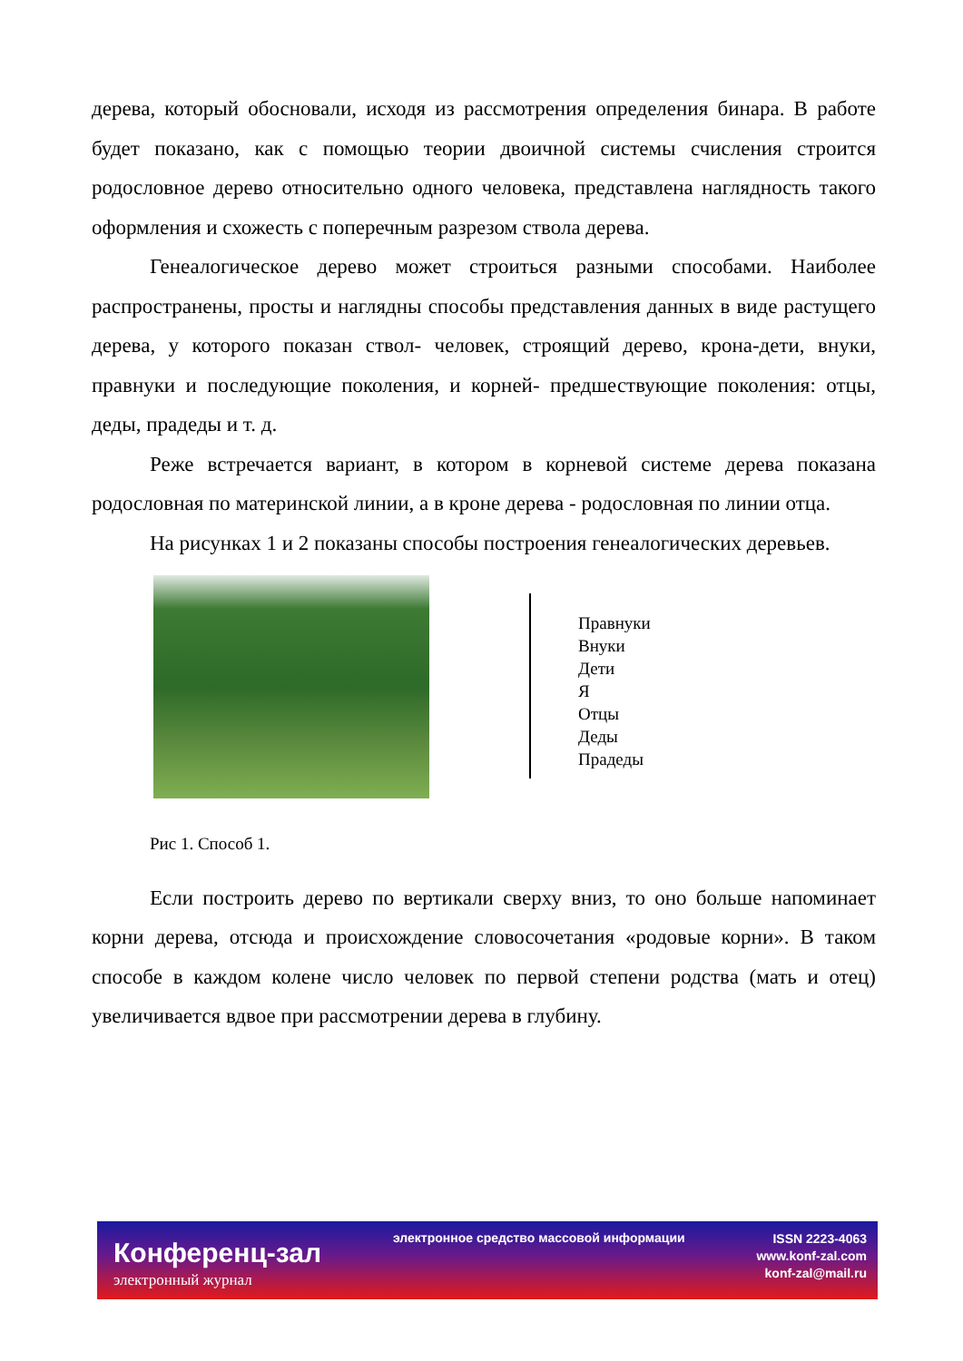дерева, который обосновали, исходя из рассмотрения определения бинара. В работе будет показано, как с помощью теории двоичной системы счисления строится родословное дерево относительно одного человека, представлена наглядность такого оформления и схожесть с поперечным разрезом ствола дерева.
Генеалогическое дерево может строиться разными способами. Наиболее распространены, просты и наглядны способы представления данных в виде растущего дерева, у которого показан ствол- человек, строящий дерево, крона-дети, внуки, правнуки и последующие поколения, и корней- предшествующие поколения: отцы, деды, прадеды и т. д.
Реже встречается вариант, в котором в корневой системе дерева показана родословная по материнской линии, а в кроне дерева - родословная по линии отца.
На рисунках 1 и 2 показаны способы построения генеалогических деревьев.
Правнуки
Внуки
Дети
Я
Отцы
Деды
Прадеды
Рис 1. Способ 1.
Если построить дерево по вертикали сверху вниз, то оно больше напоминает корни дерева, отсюда и происхождение словосочетания «родовые корни». В таком способе в каждом колене число человек по первой степени родства (мать и отец) увеличивается вдвое при рассмотрении дерева в глубину.
Конференц-зал
электронный журнал
электронное средство массовой информации
ISSN 2223-4063
www.konf-zal.com
konf-zal@mail.ru